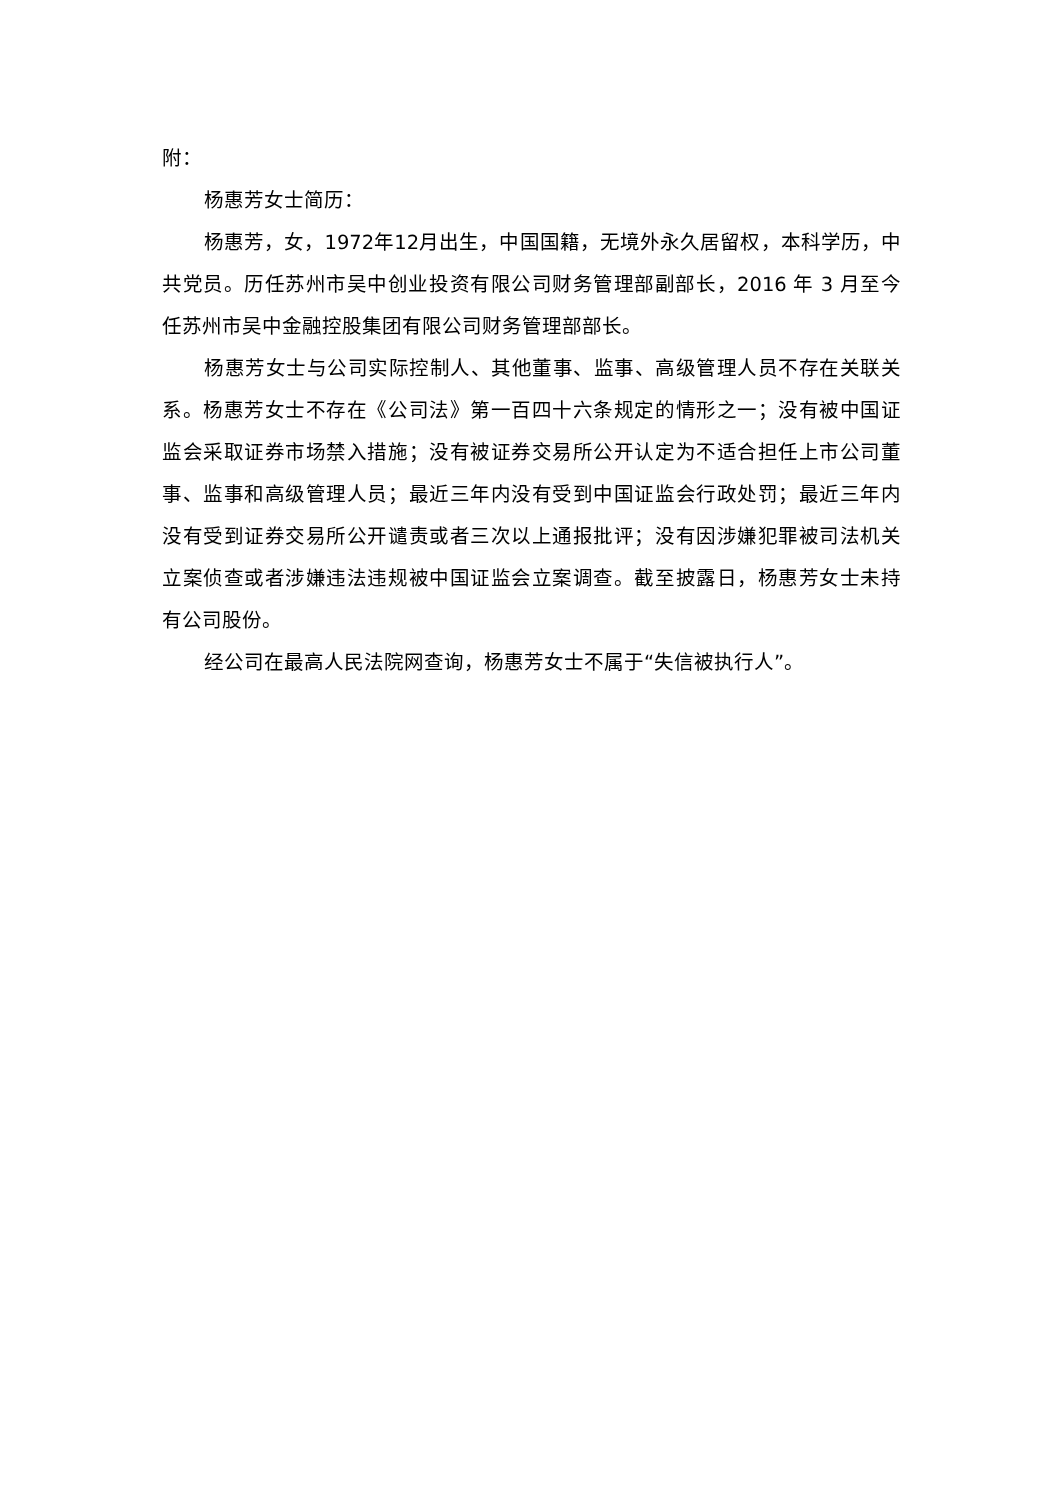附：
杨惠芳女士简历：
杨惠芳，女，1972年12月出生，中国国籍，无境外永久居留权，本科学历，中共党员。历任苏州市吴中创业投资有限公司财务管理部副部长，2016 年 3 月至今任苏州市吴中金融控股集团有限公司财务管理部部长。
杨惠芳女士与公司实际控制人、其他董事、监事、高级管理人员不存在关联关系。杨惠芳女士不存在《公司法》第一百四十六条规定的情形之一；没有被中国证监会采取证券市场禁入措施；没有被证券交易所公开认定为不适合担任上市公司董事、监事和高级管理人员；最近三年内没有受到中国证监会行政处罚；最近三年内没有受到证券交易所公开谴责或者三次以上通报批评；没有因涉嫌犯罪被司法机关立案侦查或者涉嫌违法违规被中国证监会立案调查。截至披露日，杨惠芳女士未持有公司股份。
经公司在最高人民法院网查询，杨惠芳女士不属于“失信被执行人”。